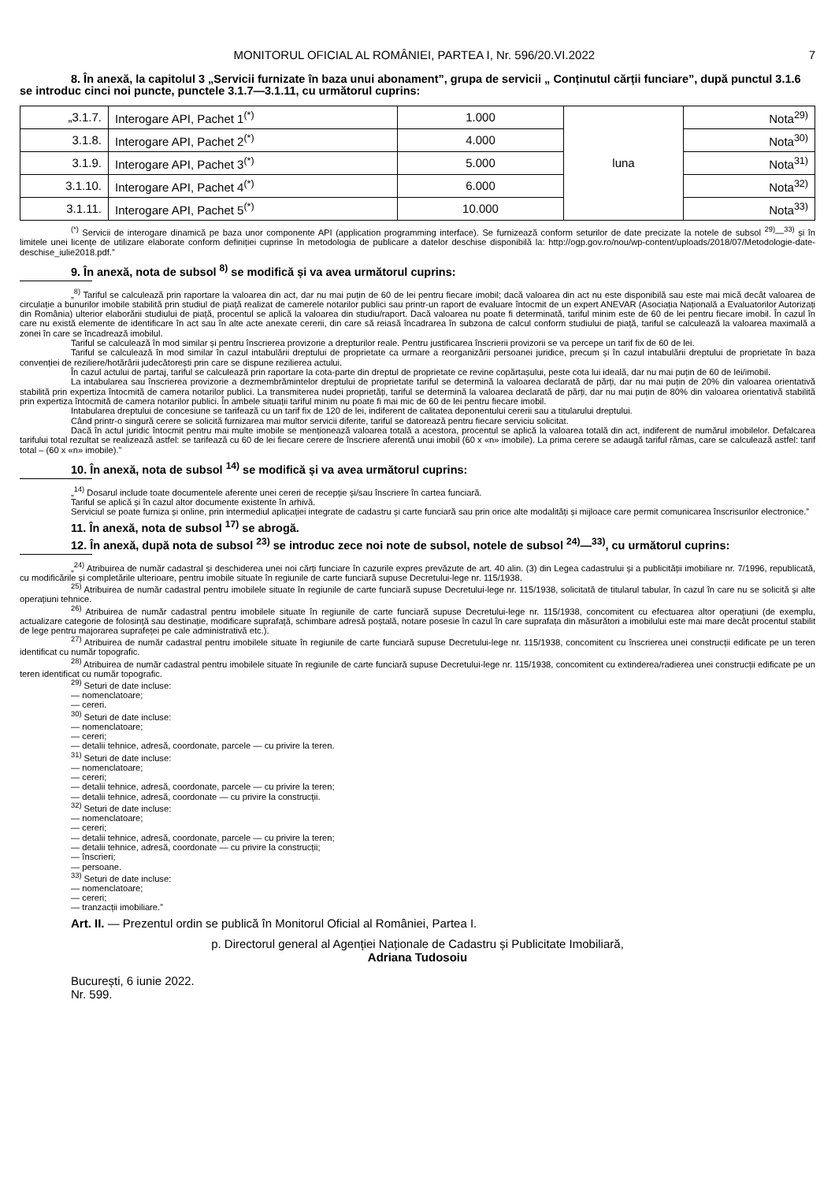MONITORUL OFICIAL AL ROMÂNIEI, PARTEA I, Nr. 596/20.VI.2022 7
8. În anexă, la capitolul 3 „Servicii furnizate în baza unui abonament”, grupa de servicii „ Conținutul cărții funciare”, după punctul 3.1.6 se introduc cinci noi puncte, punctele 3.1.7—3.1.11, cu următorul cuprins:
| „3.1.7. | Interogare API, Pachet 1<sup>(*)</sup> | 1.000 | luna | Nota<sup>29)</sup> |
| 3.1.8. | Interogare API, Pachet 2<sup>(*)</sup> | 4.000 | | Nota<sup>30)</sup> |
| 3.1.9. | Interogare API, Pachet 3<sup>(*)</sup> | 5.000 | | Nota<sup>31)</sup> |
| 3.1.10. | Interogare API, Pachet 4<sup>(*)</sup> | 6.000 | | Nota<sup>32)</sup> |
| 3.1.11. | Interogare API, Pachet 5<sup>(*)</sup> | 10.000 | | Nota<sup>33)</sup> |
<sup>(*)</sup> Servicii de interogare dinamică pe baza unor componente API (application programming interface). Se furnizează conform seturilor de date precizate la notele de subsol <sup>29)</sup>—<sup>33)</sup> și în limitele unei licențe de utilizare elaborate conform definiției cuprinse în metodologia de publicare a datelor deschise disponibilă la: http://ogp.gov.ro/nou/wp-content/uploads/2018/07/Metodologie-date-deschise_iulie2018.pdf.”
9. În anexă, nota de subsol <sup>8)</sup> se modifică și va avea următorul cuprins:
„<sup>8)</sup> Tariful se calculează prin raportare la valoarea din act, dar nu mai puțin de 60 de lei pentru fiecare imobil; dacă valoarea din act nu este disponibilă sau este mai mică decât valoarea de circulație a bunurilor imobile stabilită prin studiul de piață realizat de camerele notarilor publici sau printr-un raport de evaluare întocmit de un expert ANEVAR (Asociația Națională a Evaluatorilor Autorizați din România) ulterior elaborării studiului de piață, procentul se aplică la valoarea din studiu/raport. Dacă valoarea nu poate fi determinată, tariful minim este de 60 de lei pentru fiecare imobil. În cazul în care nu există elemente de identificare în act sau în alte acte anexate cererii, din care să reiasă încadrarea în subzona de calcul conform studiului de piață, tariful se calculează la valoarea maximală a zonei în care se încadrează imobilul.
Tariful se calculează în mod similar și pentru înscrierea provizorie a drepturilor reale. Pentru justificarea înscrierii provizorii se va percepe un tarif fix de 60 de lei.
Tariful se calculează în mod similar în cazul intabulării dreptului de proprietate ca urmare a reorganizării persoanei juridice, precum și în cazul intabulării dreptului de proprietate în baza convenției de reziliere/hotărârii judecătorești prin care se dispune rezilierea actului.
În cazul actului de partaj, tariful se calculează prin raportare la cota-parte din dreptul de proprietate ce revine copărtașului, peste cota lui ideală, dar nu mai puțin de 60 de lei/imobil.
La intabularea sau înscrierea provizorie a dezmembrămintelor dreptului de proprietate tariful se determină la valoarea declarată de părți, dar nu mai puțin de 20% din valoarea orientativă stabilită prin expertiza întocmită de camera notarilor publici. La transmiterea nudei proprietăți, tariful se determină la valoarea declarată de părți, dar nu mai puțin de 80% din valoarea orientativă stabilită prin expertiza întocmită de camera notarilor publici. În ambele situații tariful minim nu poate fi mai mic de 60 de lei pentru fiecare imobil.
Intabularea dreptului de concesiune se tarifează cu un tarif fix de 120 de lei, indiferent de calitatea deponentului cererii sau a titularului dreptului.
Când printr-o singură cerere se solicită furnizarea mai multor servicii diferite, tariful se datorează pentru fiecare serviciu solicitat.
Dacă în actul juridic întocmit pentru mai multe imobile se menționează valoarea totală a acestora, procentul se aplică la valoarea totală din act, indiferent de numărul imobilelor. Defalcarea tarifului total rezultat se realizează astfel: se tarifează cu 60 de lei fiecare cerere de înscriere aferentă unui imobil (60 x «n» imobile). La prima cerere se adaugă tariful rămas, care se calculează astfel: tarif total – (60 x «n» imobile).”
10. În anexă, nota de subsol <sup>14)</sup> se modifică și va avea următorul cuprins:
„<sup>14)</sup> Dosarul include toate documentele aferente unei cereri de recepție și/sau înscriere în cartea funciară.
Tariful se aplică și în cazul altor documente existente în arhivă.
Serviciul se poate furniza și online, prin intermediul aplicației integrate de cadastru și carte funciară sau prin orice alte modalități și mijloace care permit comunicarea înscrisurilor electronice.”
11. În anexă, nota de subsol <sup>17)</sup> se abrogă.
12. În anexă, după nota de subsol <sup>23)</sup> se introduc zece noi note de subsol, notele de subsol <sup>24)</sup>—<sup>33)</sup>, cu următorul cuprins:
„<sup>24)</sup> Atribuirea de număr cadastral și deschiderea unei noi cărți funciare în cazurile expres prevăzute de art. 40 alin. (3) din Legea cadastrului și a publicității imobiliare nr. 7/1996, republicată, cu modificările și completările ulterioare, pentru imobile situate în regiunile de carte funciară supuse Decretului-lege nr. 115/1938.
<sup>25)</sup> Atribuirea de număr cadastral pentru imobilele situate în regiunile de carte funciară supuse Decretului-lege nr. 115/1938, solicitată de titularul tabular, în cazul în care nu se solicită și alte operațiuni tehnice.
<sup>26)</sup> Atribuirea de număr cadastral pentru imobilele situate în regiunile de carte funciară supuse Decretului-lege nr. 115/1938, concomitent cu efectuarea altor operațiuni (de exemplu, actualizare categorie de folosință sau destinație, modificare suprafață, schimbare adresă poștală, notare posesie în cazul în care suprafața din măsurători a imobilului este mai mare decât procentul stabilit de lege pentru majorarea suprafeței pe cale administrativă etc.).
<sup>27)</sup> Atribuirea de număr cadastral pentru imobilele situate în regiunile de carte funciară supuse Decretului-lege nr. 115/1938, concomitent cu înscrierea unei construcții edificate pe un teren identificat cu număr topografic.
<sup>28)</sup> Atribuirea de număr cadastral pentru imobilele situate în regiunile de carte funciară supuse Decretului-lege nr. 115/1938, concomitent cu extinderea/radierea unei construcții edificate pe un teren identificat cu număr topografic.
<sup>29)</sup> Seturi de date incluse:
— nomenclatoare;
— cereri.
<sup>30)</sup> Seturi de date incluse:
— nomenclatoare;
— cereri;
— detalii tehnice, adresă, coordonate, parcele — cu privire la teren.
<sup>31)</sup> Seturi de date incluse:
— nomenclatoare;
— cereri;
— detalii tehnice, adresă, coordonate, parcele — cu privire la teren;
— detalii tehnice, adresă, coordonate — cu privire la construcții.
<sup>32)</sup> Seturi de date incluse:
— nomenclatoare;
— cereri;
— detalii tehnice, adresă, coordonate, parcele — cu privire la teren;
— detalii tehnice, adresă, coordonate — cu privire la construcții;
— înscrieri;
— persoane.
<sup>33)</sup> Seturi de date incluse:
— nomenclatoare;
— cereri;
— tranzacții imobiliare.”
Art. II. — Prezentul ordin se publică în Monitorul Oficial al României, Partea I.
p. Directorul general al Agenției Naționale de Cadastru și Publicitate Imobiliară,
Adriana Tudosoiu
București, 6 iunie 2022.
Nr. 599.